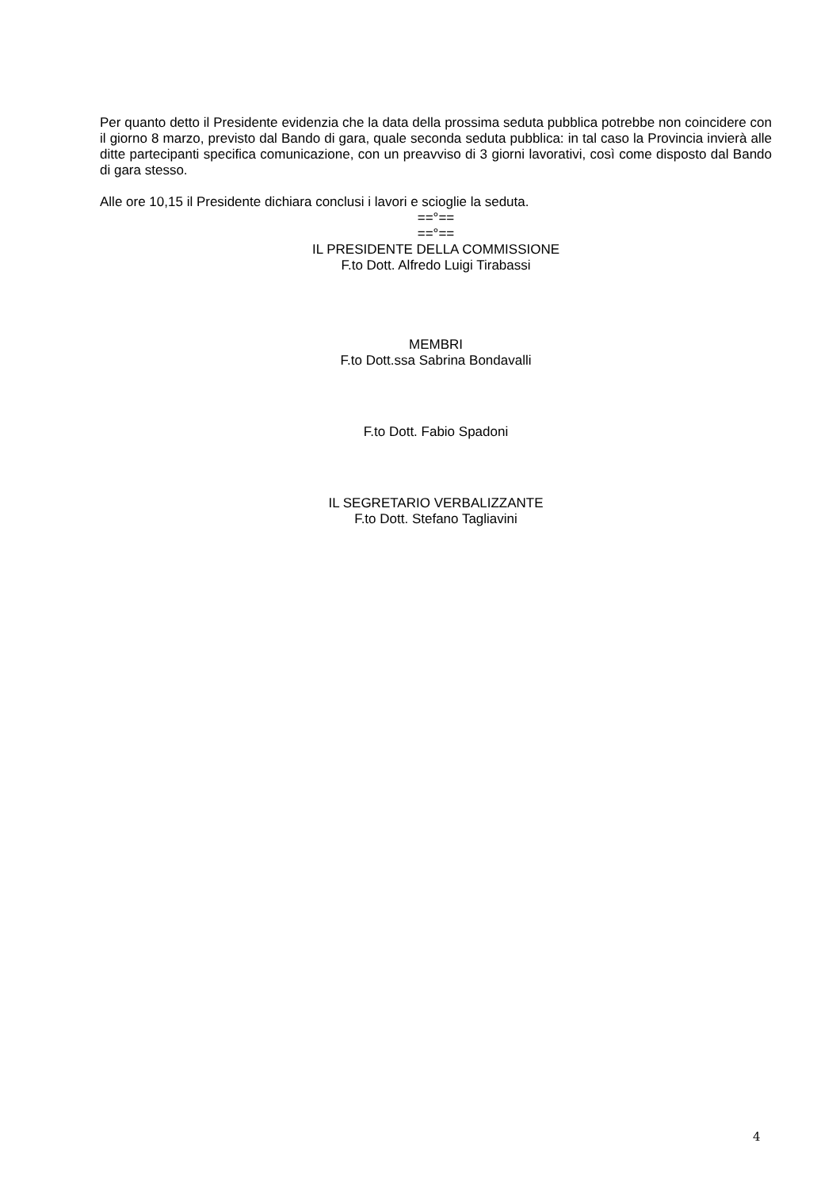Per quanto detto il Presidente evidenzia che la data della prossima seduta pubblica potrebbe non coincidere con il giorno 8 marzo, previsto dal Bando di gara, quale seconda seduta pubblica: in tal caso la Provincia invierà alle ditte partecipanti specifica comunicazione, con un preavviso di 3 giorni lavorativi, così come disposto dal Bando di gara stesso.
Alle ore 10,15 il Presidente dichiara conclusi i lavori e scioglie la seduta.
==°==
==°==
IL PRESIDENTE DELLA COMMISSIONE
F.to Dott. Alfredo Luigi Tirabassi
MEMBRI
F.to Dott.ssa Sabrina Bondavalli
F.to Dott. Fabio Spadoni
IL SEGRETARIO VERBALIZZANTE
F.to Dott. Stefano Tagliavini
4